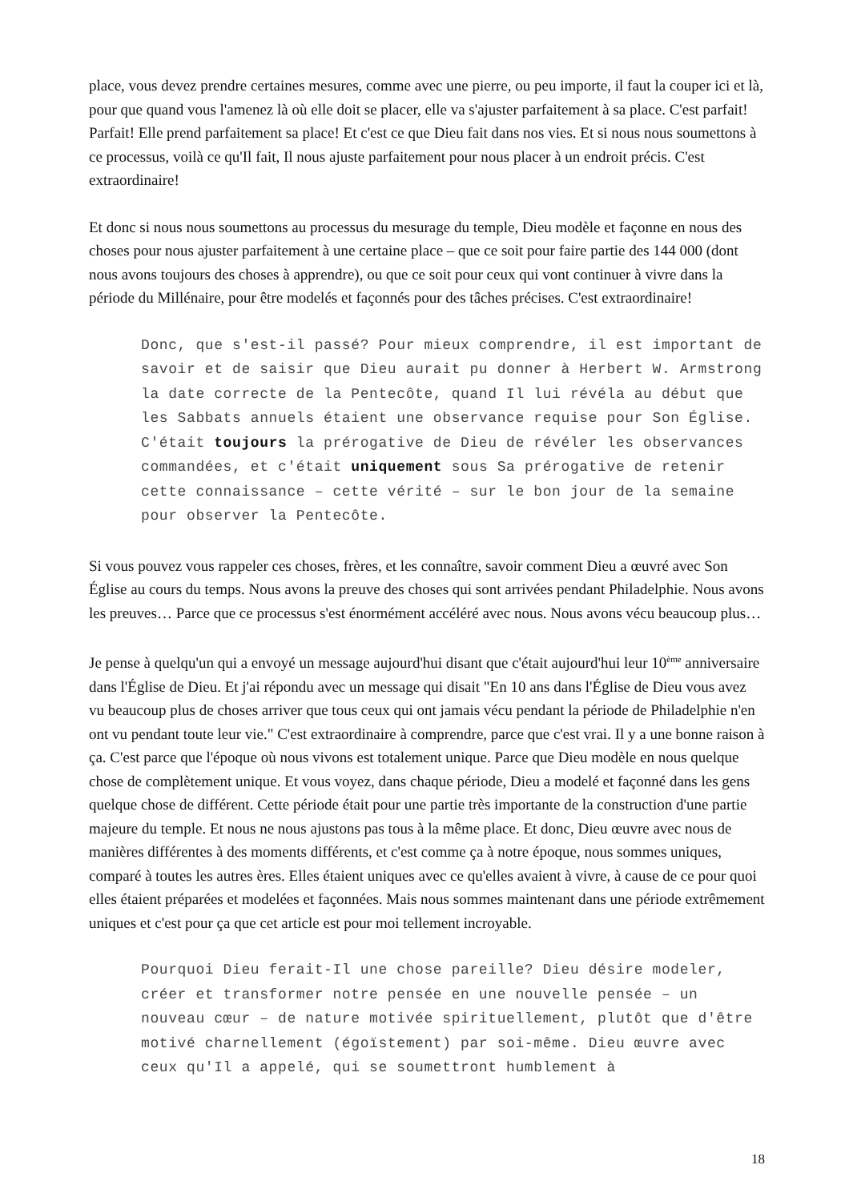place, vous devez prendre certaines mesures, comme avec une pierre, ou peu importe, il faut la couper ici et là, pour que quand vous l'amenez là où elle doit se placer, elle va s'ajuster parfaitement à sa place. C'est parfait! Parfait! Elle prend parfaitement sa place! Et c'est ce que Dieu fait dans nos vies. Et si nous nous soumettons à ce processus, voilà ce qu'Il fait, Il nous ajuste parfaitement pour nous placer à un endroit précis. C'est extraordinaire!
Et donc si nous nous soumettons au processus du mesurage du temple, Dieu modèle et façonne en nous des choses pour nous ajuster parfaitement à une certaine place – que ce soit pour faire partie des 144 000 (dont nous avons toujours des choses à apprendre), ou que ce soit pour ceux qui vont continuer à vivre dans la période du Millénaire, pour être modelés et façonnés pour des tâches précises. C'est extraordinaire!
Donc, que s'est-il passé? Pour mieux comprendre, il est important de savoir et de saisir que Dieu aurait pu donner à Herbert W. Armstrong la date correcte de la Pentecôte, quand Il lui révéla au début que les Sabbats annuels étaient une observance requise pour Son Église. C'était toujours la prérogative de Dieu de révéler les observances commandées, et c'était uniquement sous Sa prérogative de retenir cette connaissance – cette vérité – sur le bon jour de la semaine pour observer la Pentecôte.
Si vous pouvez vous rappeler ces choses, frères, et les connaître, savoir comment Dieu a œuvré avec Son Église au cours du temps. Nous avons la preuve des choses qui sont arrivées pendant Philadelphie. Nous avons les preuves… Parce que ce processus s'est énormément accéléré avec nous. Nous avons vécu beaucoup plus…
Je pense à quelqu'un qui a envoyé un message aujourd'hui disant que c'était aujourd'hui leur 10<sup>ème</sup> anniversaire dans l'Église de Dieu. Et j'ai répondu avec un message qui disait "En 10 ans dans l'Église de Dieu vous avez vu beaucoup plus de choses arriver que tous ceux qui ont jamais vécu pendant la période de Philadelphie n'en ont vu pendant toute leur vie." C'est extraordinaire à comprendre, parce que c'est vrai. Il y a une bonne raison à ça. C'est parce que l'époque où nous vivons est totalement unique. Parce que Dieu modèle en nous quelque chose de complètement unique. Et vous voyez, dans chaque période, Dieu a modelé et façonné dans les gens quelque chose de différent. Cette période était pour une partie très importante de la construction d'une partie majeure du temple. Et nous ne nous ajustons pas tous à la même place. Et donc, Dieu œuvre avec nous de manières différentes à des moments différents, et c'est comme ça à notre époque, nous sommes uniques, comparé à toutes les autres ères. Elles étaient uniques avec ce qu'elles avaient à vivre, à cause de ce pour quoi elles étaient préparées et modelées et façonnées. Mais nous sommes maintenant dans une période extrêmement uniques et c'est pour ça que cet article est pour moi tellement incroyable.
Pourquoi Dieu ferait-Il une chose pareille? Dieu désire modeler, créer et transformer notre pensée en une nouvelle pensée – un nouveau cœur – de nature motivée spirituellement, plutôt que d'être motivé charnellement (égoïstement) par soi-même. Dieu œuvre avec ceux qu'Il a appelé, qui se soumettront humblement à
18